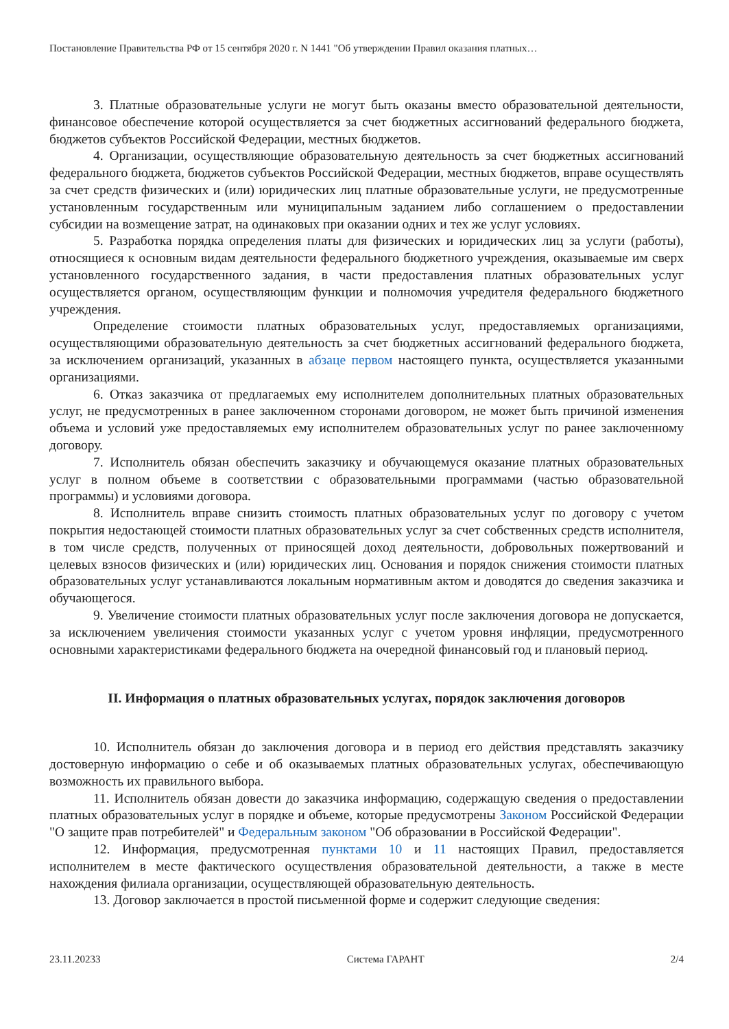Постановление Правительства РФ от 15 сентября 2020 г. N 1441 "Об утверждении Правил оказания платных…
3. Платные образовательные услуги не могут быть оказаны вместо образовательной деятельности, финансовое обеспечение которой осуществляется за счет бюджетных ассигнований федерального бюджета, бюджетов субъектов Российской Федерации, местных бюджетов.
4. Организации, осуществляющие образовательную деятельность за счет бюджетных ассигнований федерального бюджета, бюджетов субъектов Российской Федерации, местных бюджетов, вправе осуществлять за счет средств физических и (или) юридических лиц платные образовательные услуги, не предусмотренные установленным государственным или муниципальным заданием либо соглашением о предоставлении субсидии на возмещение затрат, на одинаковых при оказании одних и тех же услуг условиях.
5. Разработка порядка определения платы для физических и юридических лиц за услуги (работы), относящиеся к основным видам деятельности федерального бюджетного учреждения, оказываемые им сверх установленного государственного задания, в части предоставления платных образовательных услуг осуществляется органом, осуществляющим функции и полномочия учредителя федерального бюджетного учреждения.
Определение стоимости платных образовательных услуг, предоставляемых организациями, осуществляющими образовательную деятельность за счет бюджетных ассигнований федерального бюджета, за исключением организаций, указанных в абзаце первом настоящего пункта, осуществляется указанными организациями.
6. Отказ заказчика от предлагаемых ему исполнителем дополнительных платных образовательных услуг, не предусмотренных в ранее заключенном сторонами договором, не может быть причиной изменения объема и условий уже предоставляемых ему исполнителем образовательных услуг по ранее заключенному договору.
7. Исполнитель обязан обеспечить заказчику и обучающемуся оказание платных образовательных услуг в полном объеме в соответствии с образовательными программами (частью образовательной программы) и условиями договора.
8. Исполнитель вправе снизить стоимость платных образовательных услуг по договору с учетом покрытия недостающей стоимости платных образовательных услуг за счет собственных средств исполнителя, в том числе средств, полученных от приносящей доход деятельности, добровольных пожертвований и целевых взносов физических и (или) юридических лиц. Основания и порядок снижения стоимости платных образовательных услуг устанавливаются локальным нормативным актом и доводятся до сведения заказчика и обучающегося.
9. Увеличение стоимости платных образовательных услуг после заключения договора не допускается, за исключением увеличения стоимости указанных услуг с учетом уровня инфляции, предусмотренного основными характеристиками федерального бюджета на очередной финансовый год и плановый период.
II. Информация о платных образовательных услугах, порядок заключения договоров
10. Исполнитель обязан до заключения договора и в период его действия представлять заказчику достоверную информацию о себе и об оказываемых платных образовательных услугах, обеспечивающую возможность их правильного выбора.
11. Исполнитель обязан довести до заказчика информацию, содержащую сведения о предоставлении платных образовательных услуг в порядке и объеме, которые предусмотрены Законом Российской Федерации "О защите прав потребителей" и Федеральным законом "Об образовании в Российской Федерации".
12. Информация, предусмотренная пунктами 10 и 11 настоящих Правил, предоставляется исполнителем в месте фактического осуществления образовательной деятельности, а также в месте нахождения филиала организации, осуществляющей образовательную деятельность.
13. Договор заключается в простой письменной форме и содержит следующие сведения:
23.11.20233 Система ГАРАНТ 2/4